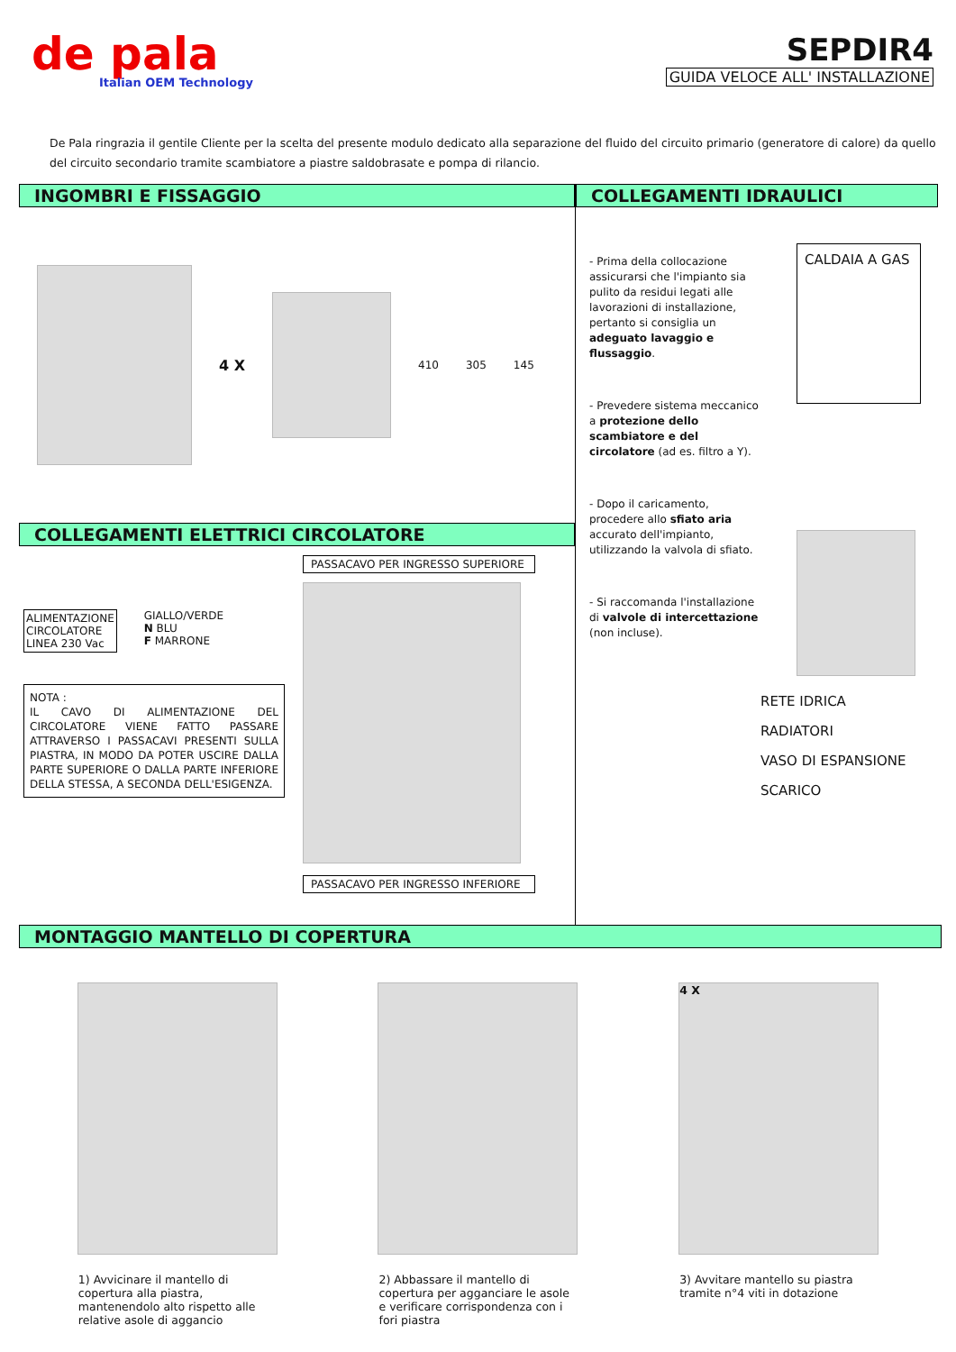de pala
Italian OEM Technology
SEPDIR4
GUIDA VELOCE ALL' INSTALLAZIONE
De Pala ringrazia il gentile Cliente per la scelta del presente modulo dedicato alla separazione del fluido del circuito primario (generatore di calore) da quello del circuito secondario tramite scambiatore a piastre saldobrasate e pompa di rilancio.
INGOMBRI E FISSAGGIO
4 X
410 305 145
COLLEGAMENTI ELETTRICI CIRCOLATORE
ALIMENTAZIONE
CIRCOLATORE
LINEA 230 Vac
GIALLO/VERDE
N BLU
F MARRONE
NOTA :
IL CAVO DI ALIMENTAZIONE DEL CIRCOLATORE VIENE FATTO PASSARE ATTRAVERSO I PASSACAVI PRESENTI SULLA PIASTRA, IN MODO DA POTER USCIRE DALLA PARTE SUPERIORE O DALLA PARTE INFERIORE DELLA STESSA, A SECONDA DELL'ESIGENZA.
PASSACAVO PER INGRESSO SUPERIORE
PASSACAVO PER INGRESSO INFERIORE
COLLEGAMENTI IDRAULICI
- Prima della collocazione assicurarsi che l'impianto sia pulito da residui legati alle lavorazioni di installazione, pertanto si consiglia un adeguato lavaggio e flussaggio.
- Prevedere sistema meccanico a protezione dello scambiatore e del circolatore (ad es. filtro a Y).
- Dopo il caricamento, procedere allo sfiato aria accurato dell'impianto, utilizzando la valvola di sfiato.
- Si raccomanda l'installazione di valvole di intercettazione (non incluse).
CALDAIA A GAS
RETE IDRICA
RADIATORI
VASO DI ESPANSIONE
SCARICO
MONTAGGIO MANTELLO DI COPERTURA
4 X
1) Avvicinare il mantello di copertura alla piastra, mantenendolo alto rispetto alle relative asole di aggancio
2) Abbassare il mantello di copertura per agganciare le asole e verificare corrispondenza con i fori piastra
3) Avvitare mantello su piastra tramite n°4 viti in dotazione